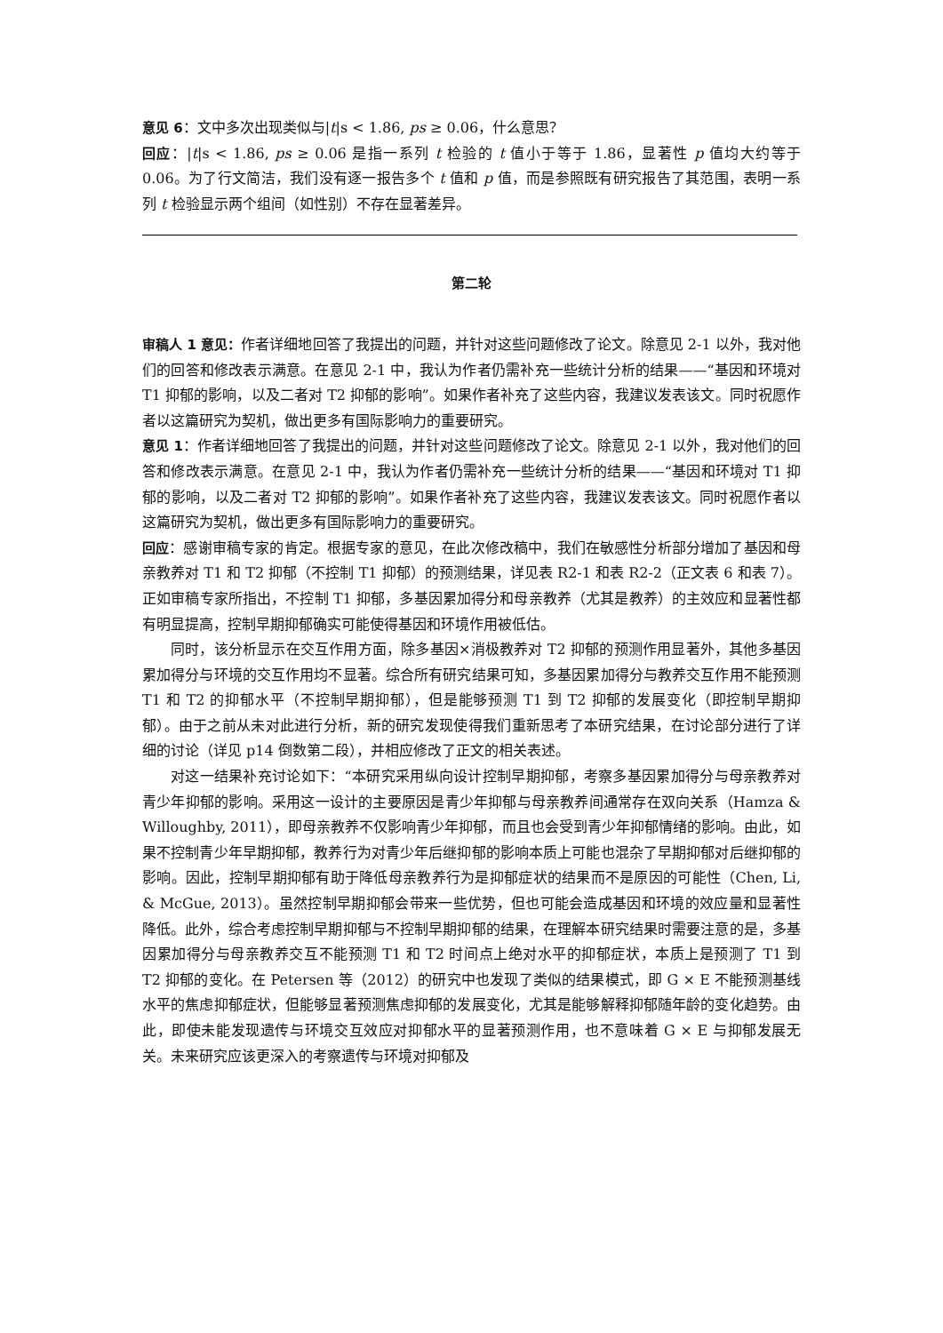意见 6：文中多次出现类似与|t|s < 1.86, ps ≥ 0.06，什么意思？
回应：|t|s < 1.86, ps ≥ 0.06 是指一系列 t 检验的 t 值小于等于 1.86，显著性 p 值均大约等于 0.06。为了行文简洁，我们没有逐一报告多个 t 值和 p 值，而是参照既有研究报告了其范围，表明一系列 t 检验显示两个组间（如性别）不存在显著差异。
第二轮
审稿人 1 意见：作者详细地回答了我提出的问题，并针对这些问题修改了论文。除意见 2-1 以外，我对他们的回答和修改表示满意。在意见 2-1 中，我认为作者仍需补充一些统计分析的结果——“基因和环境对 T1 抑郁的影响，以及二者对 T2 抑郁的影响”。如果作者补充了这些内容，我建议发表该文。同时祝愿作者以这篇研究为契机，做出更多有国际影响力的重要研究。
意见 1：作者详细地回答了我提出的问题，并针对这些问题修改了论文。除意见 2-1 以外，我对他们的回答和修改表示满意。在意见 2-1 中，我认为作者仍需补充一些统计分析的结果——“基因和环境对 T1 抑郁的影响，以及二者对 T2 抑郁的影响”。如果作者补充了这些内容，我建议发表该文。同时祝愿作者以这篇研究为契机，做出更多有国际影响力的重要研究。
回应：感谢审稿专家的肯定。根据专家的意见，在此次修改稿中，我们在敏感性分析部分增加了基因和母亲教养对 T1 和 T2 抑郁（不控制 T1 抑郁）的预测结果，详见表 R2-1 和表 R2-2（正文表 6 和表 7）。正如审稿专家所指出，不控制 T1 抑郁，多基因累加得分和母亲教养（尤其是教养）的主效应和显著性都有明显提高，控制早期抑郁确实可能使得基因和环境作用被低估。
同时，该分析显示在交互作用方面，除多基因×消极教养对 T2 抑郁的预测作用显著外，其他多基因累加得分与环境的交互作用均不显著。综合所有研究结果可知，多基因累加得分与教养交互作用不能预测 T1 和 T2 的抑郁水平（不控制早期抑郁），但是能够预测 T1 到 T2 抑郁的发展变化（即控制早期抑郁）。由于之前从未对此进行分析，新的研究发现使得我们重新思考了本研究结果，在讨论部分进行了详细的讨论（详见 p14 倒数第二段），并相应修改了正文的相关表述。
对这一结果补充讨论如下：“本研究采用纵向设计控制早期抑郁，考察多基因累加得分与母亲教养对青少年抑郁的影响。采用这一设计的主要原因是青少年抑郁与母亲教养间通常存在双向关系（Hamza & Willoughby, 2011），即母亲教养不仅影响青少年抑郁，而且也会受到青少年抑郁情绪的影响。由此，如果不控制青少年早期抑郁，教养行为对青少年后继抑郁的影响本质上可能也混杂了早期抑郁对后继抑郁的影响。因此，控制早期抑郁有助于降低母亲教养行为是抑郁症状的结果而不是原因的可能性（Chen, Li, & McGue, 2013）。虽然控制早期抑郁会带来一些优势，但也可能会造成基因和环境的效应量和显著性降低。此外，综合考虑控制早期抑郁与不控制早期抑郁的结果，在理解本研究结果时需要注意的是，多基因累加得分与母亲教养交互不能预测 T1 和 T2 时间点上绝对水平的抑郁症状，本质上是预测了 T1 到 T2 抑郁的变化。在 Petersen 等（2012）的研究中也发现了类似的结果模式，即 G × E 不能预测基线水平的焦虑抑郁症状，但能够显著预测焦虑抑郁的发展变化，尤其是能够解释抑郁随年龄的变化趋势。由此，即使未能发现遗传与环境交互效应对抑郁水平的显著预测作用，也不意味着 G × E 与抑郁发展无关。未来研究应该更深入的考察遗传与环境对抑郁及